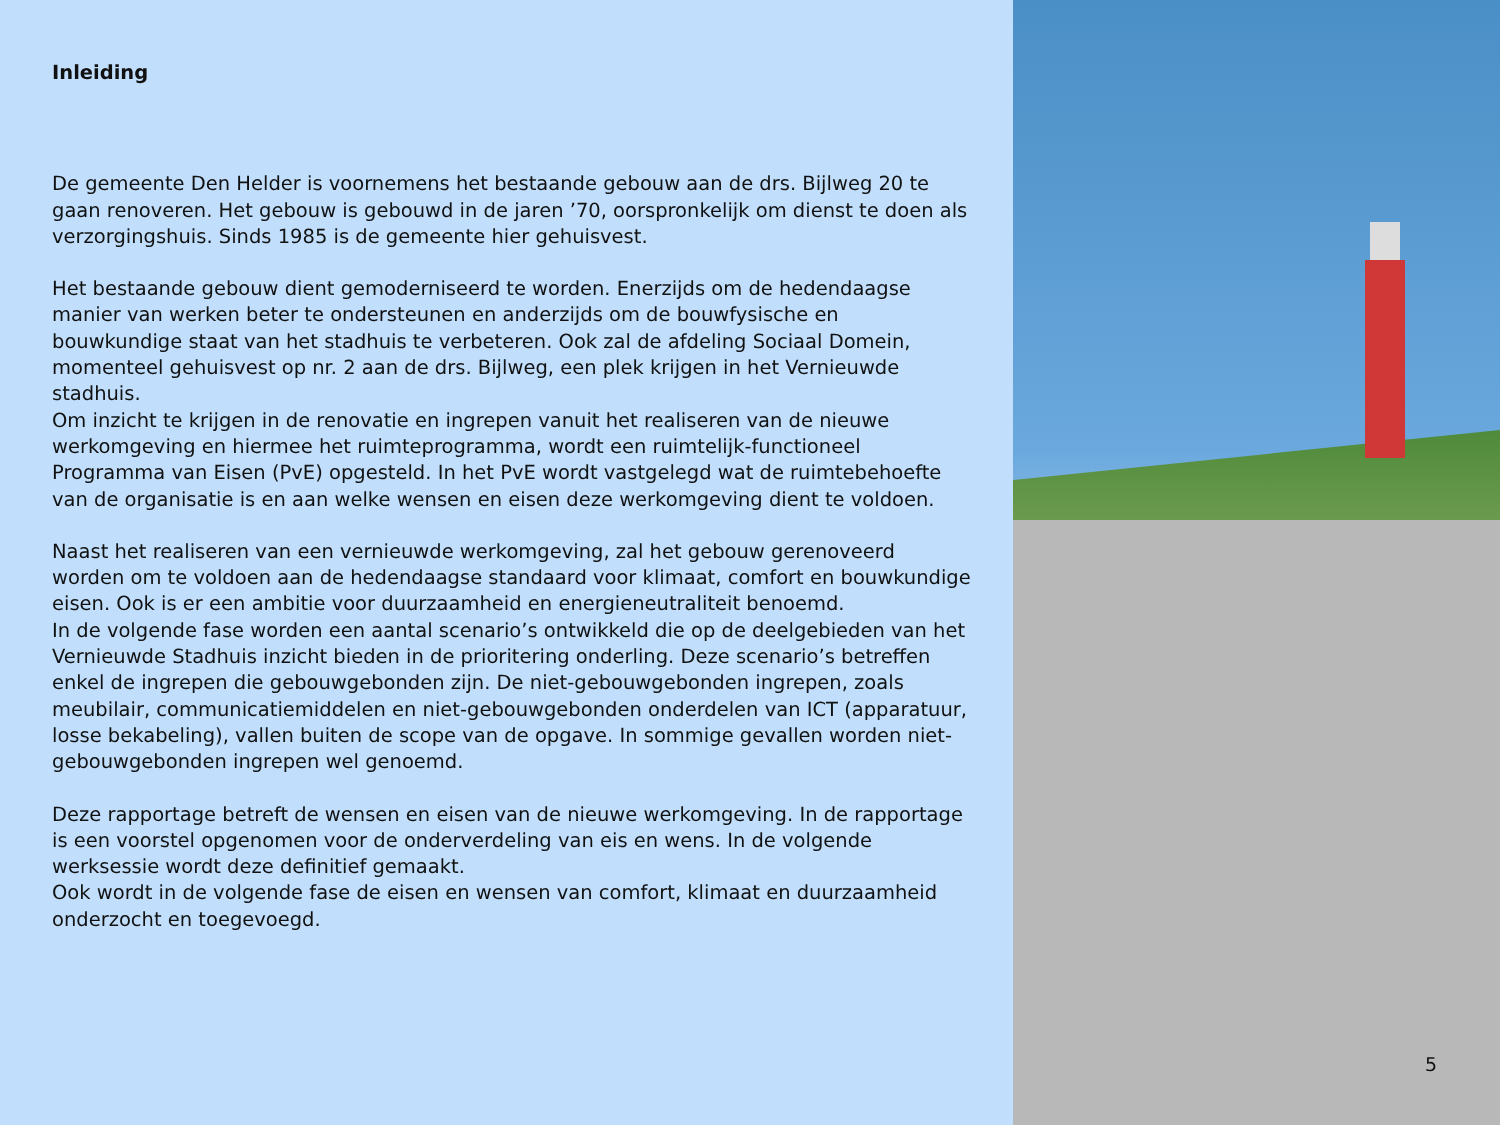Inleiding
De gemeente Den Helder is voornemens het bestaande gebouw aan de drs. Bijlweg 20 te gaan renoveren. Het gebouw is gebouwd in de jaren ’70, oorspronkelijk om dienst te doen als verzorgingshuis. Sinds 1985 is de gemeente hier gehuisvest.
Het bestaande gebouw dient gemoderniseerd te worden. Enerzijds om de hedendaagse manier van werken beter te ondersteunen en anderzijds om de bouwfysische en bouwkundige staat van het stadhuis te verbeteren. Ook zal de afdeling Sociaal Domein, momenteel gehuisvest op nr. 2 aan de drs. Bijlweg, een plek krijgen in het Vernieuwde stadhuis.
Om inzicht te krijgen in de renovatie en ingrepen vanuit het realiseren van de nieuwe werkomgeving en hiermee het ruimteprogramma, wordt een ruimtelijk-functioneel Programma van Eisen (PvE) opgesteld. In het PvE wordt vastgelegd wat de ruimtebehoefte van de organisatie is en aan welke wensen en eisen deze werkomgeving dient te voldoen.
Naast het realiseren van een vernieuwde werkomgeving, zal het gebouw gerenoveerd worden om te voldoen aan de hedendaagse standaard voor klimaat, comfort en bouwkundige eisen. Ook is er een ambitie voor duurzaamheid en energieneutraliteit benoemd.
In de volgende fase worden een aantal scenario’s ontwikkeld die op de deelgebieden van het Vernieuwde Stadhuis inzicht bieden in de prioritering onderling. Deze scenario’s betreffen enkel de ingrepen die gebouwgebonden zijn. De niet-gebouwgebonden ingrepen, zoals meubilair, communicatiemiddelen en niet-gebouwgebonden onderdelen van ICT (apparatuur, losse bekabeling), vallen buiten de scope van de opgave. In sommige gevallen worden niet-gebouwgebonden ingrepen wel genoemd.
Deze rapportage betreft de wensen en eisen van de nieuwe werkomgeving. In de rapportage is een voorstel opgenomen voor de onderverdeling van eis en wens. In de volgende werksessie wordt deze definitief gemaakt.
Ook wordt in de volgende fase de eisen en wensen van comfort, klimaat en duurzaamheid onderzocht en toegevoegd.
5